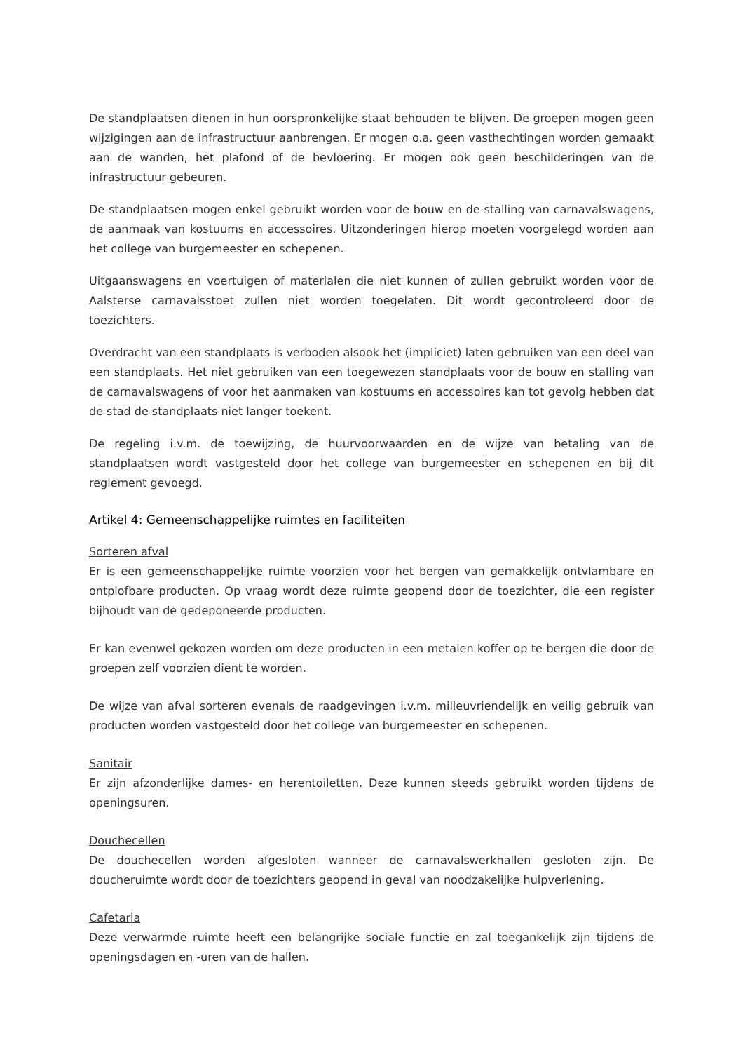De standplaatsen dienen in hun oorspronkelijke staat behouden te blijven. De groepen mogen geen wijzigingen aan de infrastructuur aanbrengen. Er mogen o.a. geen vasthechtingen worden gemaakt aan de wanden, het plafond of de bevloering. Er mogen ook geen beschilderingen van de infrastructuur gebeuren.
De standplaatsen mogen enkel gebruikt worden voor de bouw en de stalling van carnavalswagens, de aanmaak van kostuums en accessoires. Uitzonderingen hierop moeten voorgelegd worden aan het college van burgemeester en schepenen.
Uitgaanswagens en voertuigen of materialen die niet kunnen of zullen gebruikt worden voor de Aalsterse carnavalsstoet zullen niet worden toegelaten. Dit wordt gecontroleerd door de toezichters.
Overdracht van een standplaats is verboden alsook het (impliciet) laten gebruiken van een deel van een standplaats. Het niet gebruiken van een toegewezen standplaats voor de bouw en stalling van de carnavalswagens of voor het aanmaken van kostuums en accessoires kan tot gevolg hebben dat de stad de standplaats niet langer toekent.
De regeling i.v.m. de toewijzing, de huurvoorwaarden en de wijze van betaling van de standplaatsen wordt vastgesteld door het college van burgemeester en schepenen en bij dit reglement gevoegd.
Artikel 4: Gemeenschappelijke ruimtes en faciliteiten
Sorteren afval
Er is een gemeenschappelijke ruimte voorzien voor het bergen van gemakkelijk ontvlambare en ontplofbare producten. Op vraag wordt deze ruimte geopend door de toezichter, die een register bijhoudt van de gedeponeerde producten.
Er kan evenwel gekozen worden om deze producten in een metalen koffer op te bergen die door de groepen zelf voorzien dient te worden.
De wijze van afval sorteren evenals de raadgevingen i.v.m. milieuvriendelijk en veilig gebruik van producten worden vastgesteld door het college van burgemeester en schepenen.
Sanitair
Er zijn afzonderlijke dames- en herentoiletten. Deze kunnen steeds gebruikt worden tijdens de openingsuren.
Douchecellen
De douchecellen worden afgesloten wanneer de carnavalswerkhallen gesloten zijn. De doucheruimte wordt door de toezichters geopend in geval van noodzakelijke hulpverlening.
Cafetaria
Deze verwarmde ruimte heeft een belangrijke sociale functie en zal toegankelijk zijn tijdens de openingsdagen en -uren van de hallen.